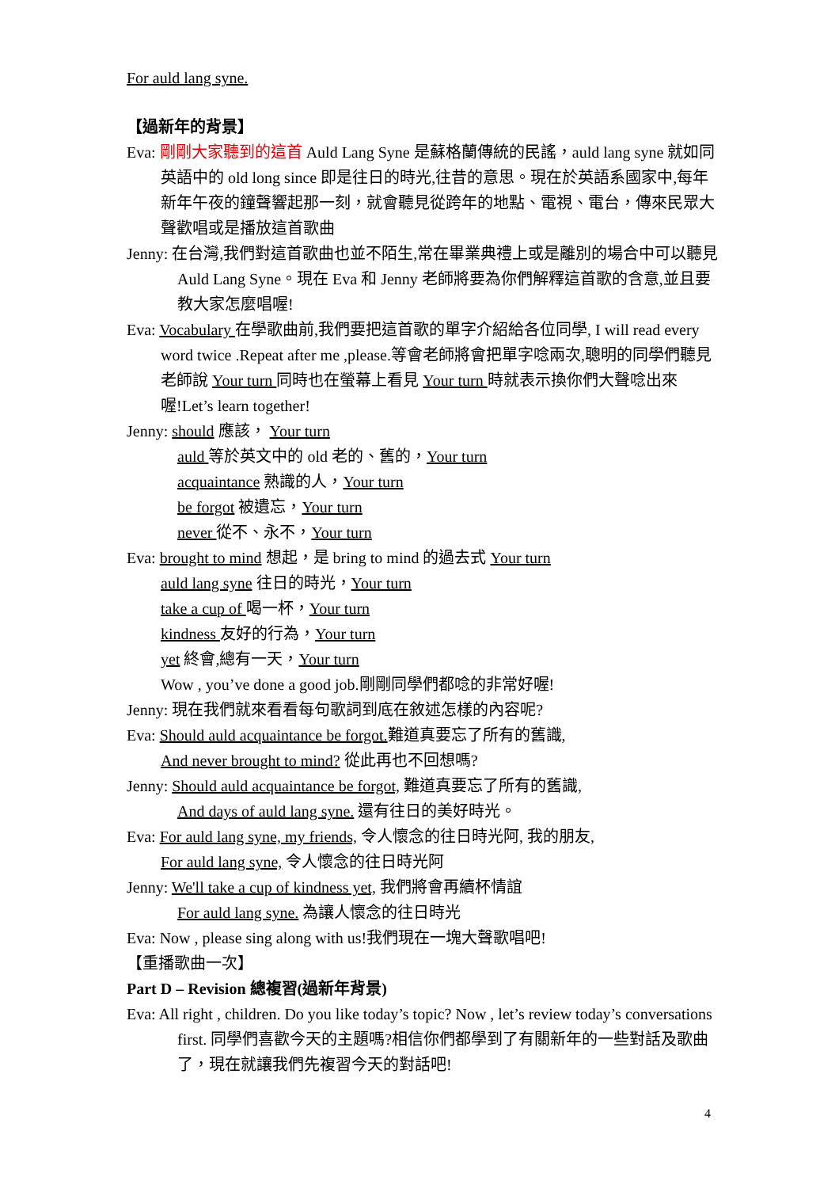For auld lang syne.
【過新年的背景】
Eva: 剛剛大家聽到的這首 Auld Lang Syne 是蘇格蘭傳統的民謠，auld lang syne 就如同英語中的 old long since 即是往日的時光,往昔的意思。現在於英語系國家中,每年新年午夜的鐘聲響起那一刻，就會聽見從跨年的地點、電視、電台，傳來民眾大聲歡唱或是播放這首歌曲
Jenny: 在台灣,我們對這首歌曲也並不陌生,常在畢業典禮上或是離別的場合中可以聽見 Auld Lang Syne。現在 Eva 和 Jenny 老師將要為你們解釋這首歌的含意,並且要教大家怎麼唱喔!
Eva: Vocabulary 在學歌曲前,我們要把這首歌的單字介紹給各位同學, I will read every word twice .Repeat after me ,please.等會老師將會把單字唸兩次,聰明的同學們聽見老師說 Your turn 同時也在螢幕上看見 Your turn 時就表示換你們大聲唸出來喔!Let’s learn together!
Jenny: should 應該， Your turn
auld 等於英文中的 old 老的、舊的，Your turn
acquaintance 熟識的人，Your turn
be forgot 被遺忘，Your turn
never 從不、永不，Your turn
Eva: brought to mind 想起，是 bring to mind 的過去式 Your turn
auld lang syne 往日的時光，Your turn
take a cup of 喝一杯，Your turn
kindness 友好的行為，Your turn
yet 終會,總有一天，Your turn
Wow , you’ve done a good job.剛剛同學們都唸的非常好喔!
Jenny: 現在我們就來看看每句歌詞到底在敘述怎樣的內容呢?
Eva: Should auld acquaintance be forgot. 難道真要忘了所有的舊識,
And never brought to mind? 從此再也不回想嗎?
Jenny: Should auld acquaintance be forgot, 難道真要忘了所有的舊識,
And days of auld lang syne. 還有往日的美好時光。
Eva: For auld lang syne, my friends, 令人懷念的往日時光阿, 我的朋友,
For auld lang syne, 令人懷念的往日時光阿
Jenny: We'll take a cup of kindness yet, 我們將會再續杯情誼
For auld lang syne. 為讓人懷念的往日時光
Eva: Now , please sing along with us!我們現在一塊大聲歌唱吧!
【重播歌曲一次】
Part D – Revision 總複習(過新年背景)
Eva: All right , children. Do you like today’s topic? Now , let’s review today’s conversations first. 同學們喜歡今天的主題嗎?相信你們都學到了有關新年的一些對話及歌曲了，現在就讓我們先複習今天的對話吧!
4